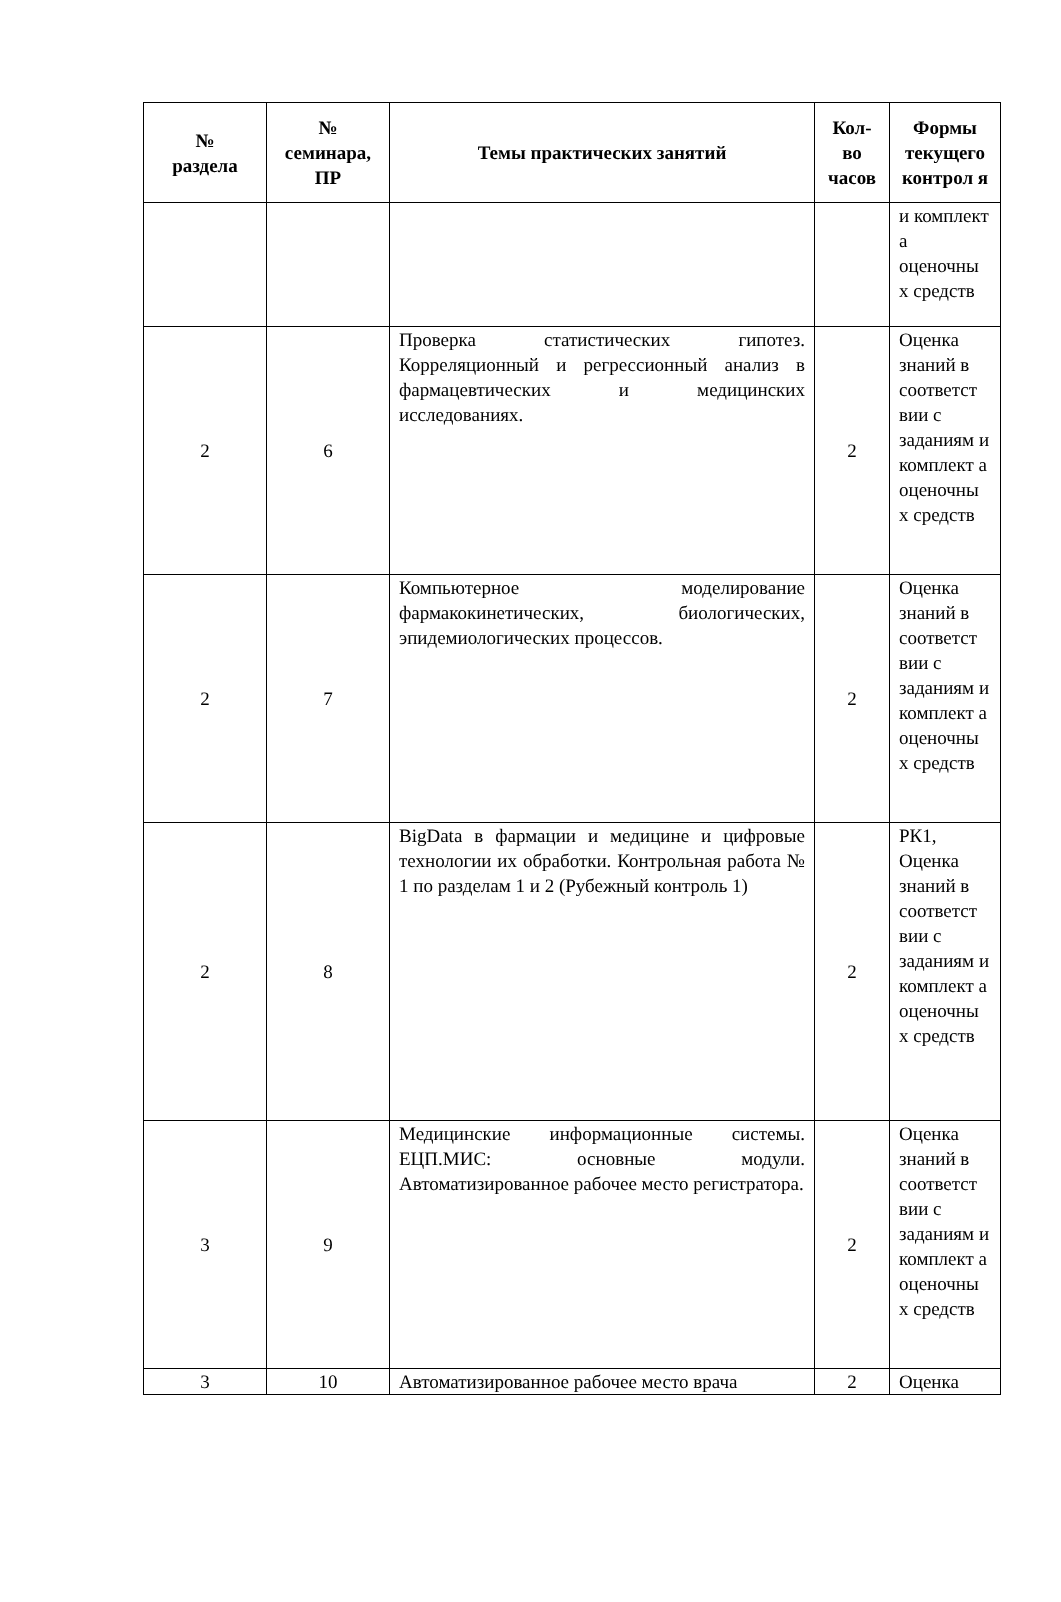| № раздела | № семинара, ПР | Темы практических занятий | Кол- во часов | Формы текущего контрол я |
| --- | --- | --- | --- | --- |
| | | | | и комплект а оценочны х средств |
| 2 | 6 | Проверка статистических гипотез. Корреляционный и регрессионный анализ в фармацевтических и медицинских исследованиях. | 2 | Оценка знаний в соответст вии с заданиям и комплект а оценочны х средств |
| 2 | 7 | Компьютерное моделирование фармакокинетических, биологических, эпидемиологических процессов. | 2 | Оценка знаний в соответст вии с заданиям и комплект а оценочны х средств |
| 2 | 8 | BigData в фармации и медицине и цифровые технологии их обработки. Контрольная работа № 1 по разделам 1 и 2 (Рубежный контроль 1) | 2 | РК1, Оценка знаний в соответст вии с заданиям и комплект а оценочны х средств |
| 3 | 9 | Медицинские информационные системы. ЕЦП.МИС: основные модули. Автоматизированное рабочее место регистратора. | 2 | Оценка знаний в соответст вии с заданиям и комплект а оценочны х средств |
| 3 | 10 | Автоматизированное рабочее место врача | 2 | Оценка |